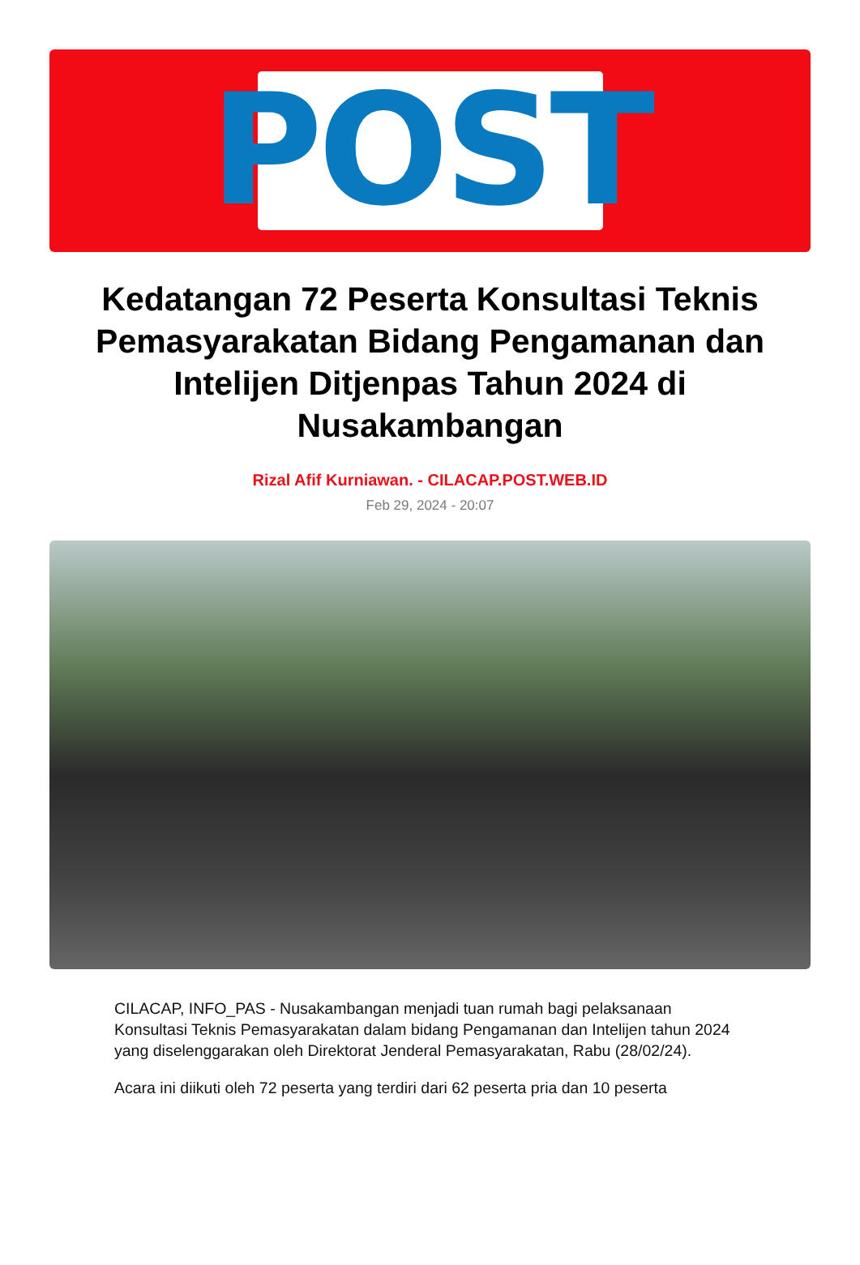POST
Kedatangan 72 Peserta Konsultasi Teknis Pemasyarakatan Bidang Pengamanan dan Intelijen Ditjenpas Tahun 2024 di Nusakambangan
Rizal Afif Kurniawan. - CILACAP.POST.WEB.ID
Feb 29, 2024 - 20:07
CILACAP, INFO_PAS - Nusakambangan menjadi tuan rumah bagi pelaksanaan Konsultasi Teknis Pemasyarakatan dalam bidang Pengamanan dan Intelijen tahun 2024 yang diselenggarakan oleh Direktorat Jenderal Pemasyarakatan, Rabu (28/02/24).
Acara ini diikuti oleh 72 peserta yang terdiri dari 62 peserta pria dan 10 peserta